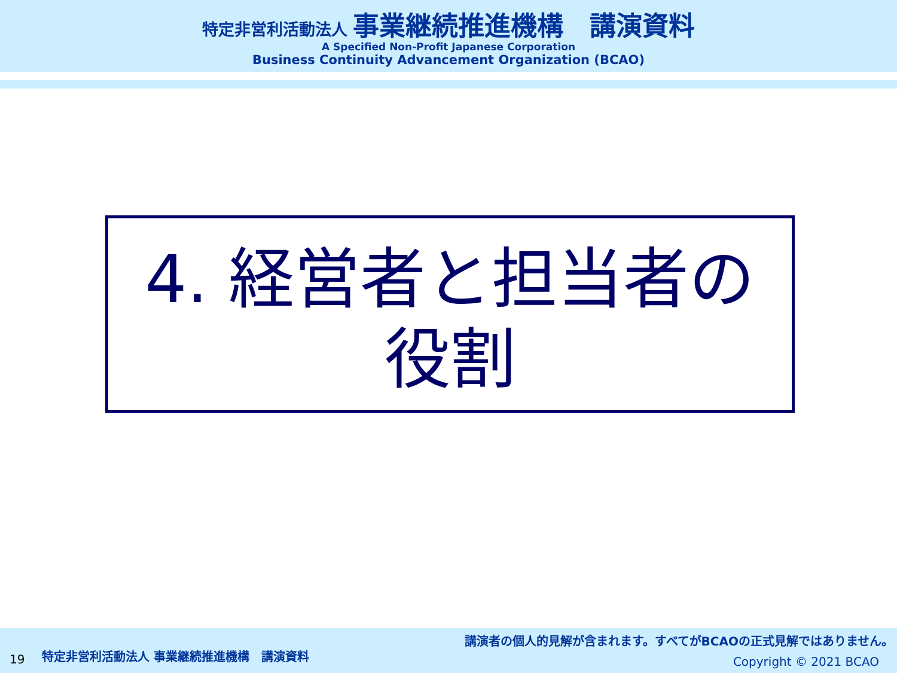特定非営利活動法人 事業継続推進機構　講演資料
A Specified Non-Profit Japanese Corporation
Business Continuity Advancement Organization (BCAO)
4. 経営者と担当者の
役割
19 特定非営利活動法人 事業継続推進機構　講演資料
講演者の個人的見解が含まれます。すべてがBCAOの正式見解ではありません。
Copyright © 2021 BCAO